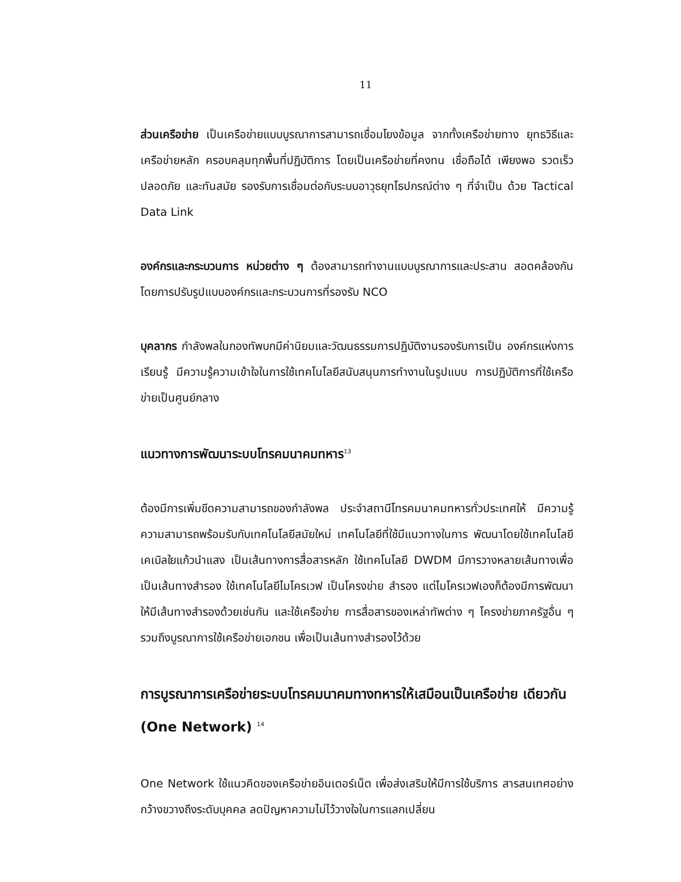11
ส่วนเครือข่าย เป็นเครือข่ายแบบบูรณาการสามารถเชื่อมโยงข้อมูล จากทั้งเครือข่ายทาง ยุทธวิธีและเครือข่ายหลัก ครอบคลุมทุกพื้นที่ปฏิบัติการ โดยเป็นเครือข่ายที่คงทน เชื่อถือได้ เพียงพอ รวดเร็ว ปลอดภัย และทันสมัย รองรับการเชื่อมต่อกับระบบอาวุธยุทโธปกรณ์ต่าง ๆ ที่จำเป็น ด้วย Tactical Data Link
องค์กรและกระบวนการ หน่วยต่าง ๆ ต้องสามารถทำงานแบบบูรณาการและประสาน สอดคล้องกันโดยการปรับรูปแบบองค์กรและกระบวนการที่รองรับ NCO
บุคลากร กำลังพลในกองทัพบกมีค่านิยมและวัฒนธรรมการปฏิบัติงานรองรับการเป็น องค์กรแห่งการเรียนรู้ มีความรู้ความเข้าใจในการใช้เทคโนโลยีสนับสนุนการทำงานในรูปแบบ การปฏิบัติการที่ใช้เครือข่ายเป็นศูนย์กลาง
แนวทางการพัฒนาระบบโทรคมนาคมทหาร<sup>13</sup>
ต้องมีการเพิ่มขีดความสามารถของกำลังพล ประจำสถานีโทรคมนาคมทหารทั่วประเทศให้ มีความรู้ความสามารถพร้อมรับกับเทคโนโลยีสมัยใหม่ เทคโนโลยีที่ใช้มีแนวทางในการ พัฒนาโดยใช้เทคโนโลยีเคเบิลใยแก้วนำแสง เป็นเส้นทางการสื่อสารหลัก ใช้เทคโนโลยี DWDM มีการวางหลายเส้นทางเพื่อเป็นเส้นทางสำรอง ใช้เทคโนโลยีไมโครเวฟ เป็นโครงข่าย สำรอง แต่ไมโครเวฟเองก็ต้องมีการพัฒนาให้มีเส้นทางสำรองด้วยเช่นกัน และใช้เครือข่าย การสื่อสารของเหล่าทัพต่าง ๆ โครงข่ายภาครัฐอื่น ๆ รวมถึงบูรณาการใช้เครือข่ายเอกชน เพื่อเป็นเส้นทางสำรองไว้ด้วย
การบูรณาการเครือข่ายระบบโทรคมนาคมทางทหารให้เสมือนเป็นเครือข่าย เดียวกัน (One Network) <sup>14</sup>
One Network ใช้แนวคิดของเครือข่ายอินเตอร์เน็ต เพื่อส่งเสริมให้มีการใช้บริการ สารสนเทศอย่างกว้างขวางถึงระดับบุคคล ลดปัญหาความไม่ไว้วางใจในการแลกเปลี่ยน